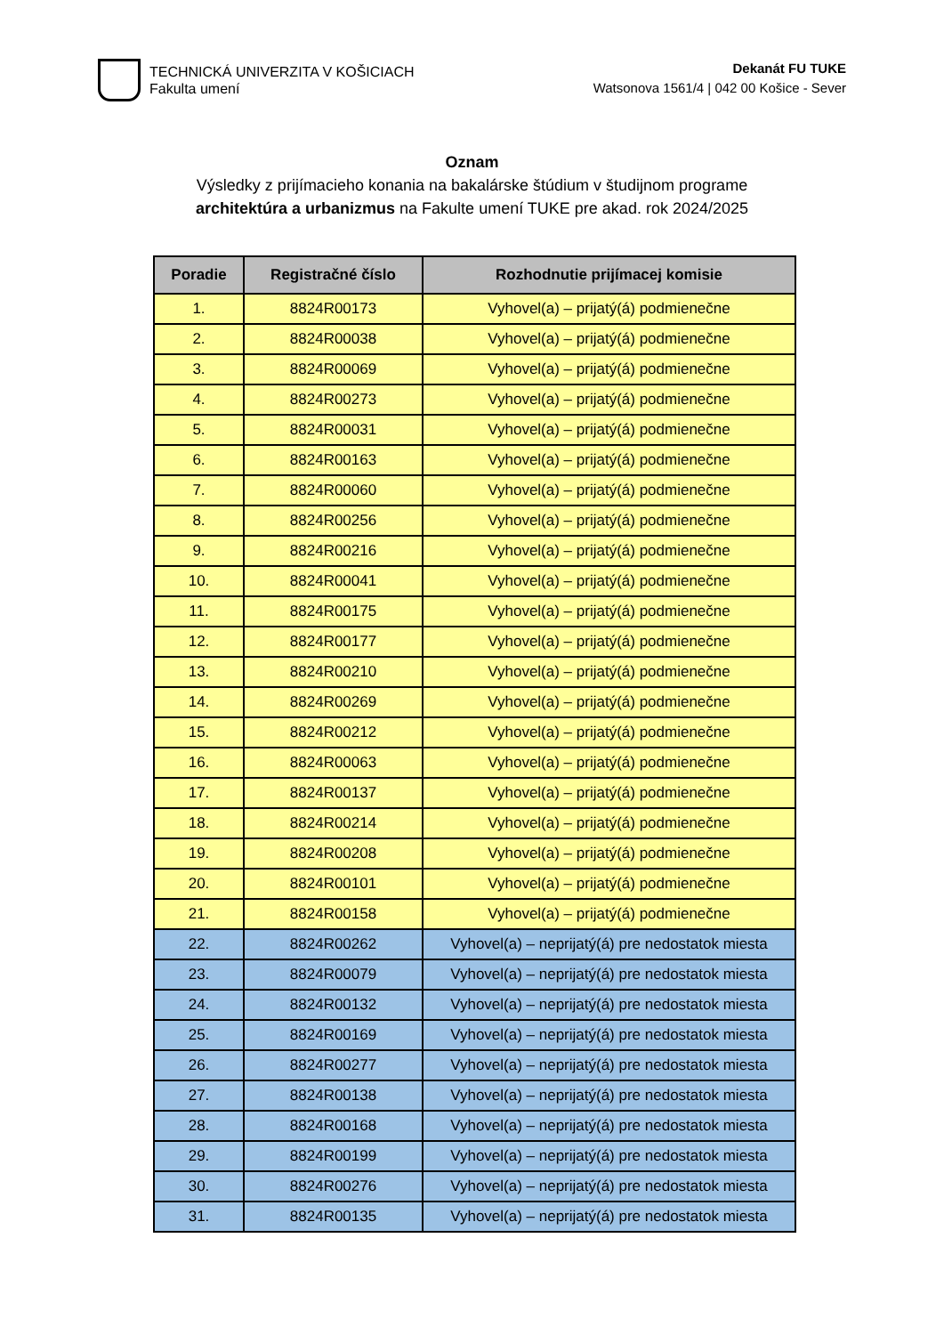TECHNICKÁ UNIVERZITA V KOŠICIACH
Fakulta umení
Dekanát FU TUKE
Watsonova 1561/4 | 042 00 Košice - Sever
Oznam
Výsledky z prijímacieho konania na bakalárske štúdium v študijnom programe
architektúra a urbanizmus na Fakulte umení TUKE pre akad. rok 2024/2025
| Poradie | Registračné číslo | Rozhodnutie prijímacej komisie |
| --- | --- | --- |
| 1. | 8824R00173 | Vyhovel(a) – prijatý(á) podmienečne |
| 2. | 8824R00038 | Vyhovel(a) – prijatý(á) podmienečne |
| 3. | 8824R00069 | Vyhovel(a) – prijatý(á) podmienečne |
| 4. | 8824R00273 | Vyhovel(a) – prijatý(á) podmienečne |
| 5. | 8824R00031 | Vyhovel(a) – prijatý(á) podmienečne |
| 6. | 8824R00163 | Vyhovel(a) – prijatý(á) podmienečne |
| 7. | 8824R00060 | Vyhovel(a) – prijatý(á) podmienečne |
| 8. | 8824R00256 | Vyhovel(a) – prijatý(á) podmienečne |
| 9. | 8824R00216 | Vyhovel(a) – prijatý(á) podmienečne |
| 10. | 8824R00041 | Vyhovel(a) – prijatý(á) podmienečne |
| 11. | 8824R00175 | Vyhovel(a) – prijatý(á) podmienečne |
| 12. | 8824R00177 | Vyhovel(a) – prijatý(á) podmienečne |
| 13. | 8824R00210 | Vyhovel(a) – prijatý(á) podmienečne |
| 14. | 8824R00269 | Vyhovel(a) – prijatý(á) podmienečne |
| 15. | 8824R00212 | Vyhovel(a) – prijatý(á) podmienečne |
| 16. | 8824R00063 | Vyhovel(a) – prijatý(á) podmienečne |
| 17. | 8824R00137 | Vyhovel(a) – prijatý(á) podmienečne |
| 18. | 8824R00214 | Vyhovel(a) – prijatý(á) podmienečne |
| 19. | 8824R00208 | Vyhovel(a) – prijatý(á) podmienečne |
| 20. | 8824R00101 | Vyhovel(a) – prijatý(á) podmienečne |
| 21. | 8824R00158 | Vyhovel(a) – prijatý(á) podmienečne |
| 22. | 8824R00262 | Vyhovel(a) – neprijatý(á) pre nedostatok miesta |
| 23. | 8824R00079 | Vyhovel(a) – neprijatý(á) pre nedostatok miesta |
| 24. | 8824R00132 | Vyhovel(a) – neprijatý(á) pre nedostatok miesta |
| 25. | 8824R00169 | Vyhovel(a) – neprijatý(á) pre nedostatok miesta |
| 26. | 8824R00277 | Vyhovel(a) – neprijatý(á) pre nedostatok miesta |
| 27. | 8824R00138 | Vyhovel(a) – neprijatý(á) pre nedostatok miesta |
| 28. | 8824R00168 | Vyhovel(a) – neprijatý(á) pre nedostatok miesta |
| 29. | 8824R00199 | Vyhovel(a) – neprijatý(á) pre nedostatok miesta |
| 30. | 8824R00276 | Vyhovel(a) – neprijatý(á) pre nedostatok miesta |
| 31. | 8824R00135 | Vyhovel(a) – neprijatý(á) pre nedostatok miesta |